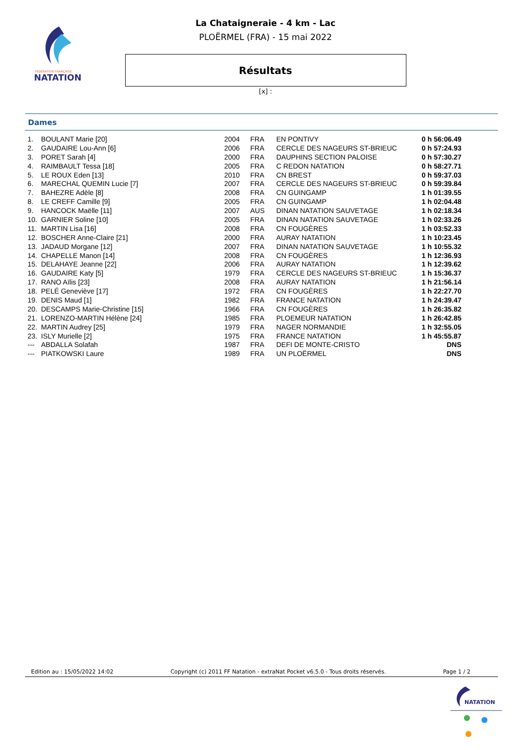FÉDÉRATION FRANÇAISE
NATATION
La Chataigneraie - 4 km - Lac
PLOËRMEL (FRA) - 15 mai 2022
Résultats
[x] :
Dames
| 1. | BOULANT Marie [20] | 2004 | FRA | EN PONTIVY | 0 h 56:06.49 |
| 2. | GAUDAIRE Lou-Ann [6] | 2006 | FRA | CERCLE DES NAGEURS ST-BRIEUC | 0 h 57:24.93 |
| 3. | PORET Sarah [4] | 2000 | FRA | DAUPHINS SECTION PALOISE | 0 h 57:30.27 |
| 4. | RAIMBAULT Tessa [18] | 2005 | FRA | C REDON NATATION | 0 h 58:27.71 |
| 5. | LE ROUX Eden [13] | 2010 | FRA | CN BREST | 0 h 59:37.03 |
| 6. | MARECHAL QUEMIN Lucie [7] | 2007 | FRA | CERCLE DES NAGEURS ST-BRIEUC | 0 h 59:39.84 |
| 7. | BAHEZRE Adèle [8] | 2008 | FRA | CN GUINGAMP | 1 h 01:39.55 |
| 8. | LE CREFF Camille [9] | 2005 | FRA | CN GUINGAMP | 1 h 02:04.48 |
| 9. | HANCOCK Maëlle [11] | 2007 | AUS | DINAN NATATION SAUVETAGE | 1 h 02:18.34 |
| 10. | GARNIER Soline [10] | 2005 | FRA | DINAN NATATION SAUVETAGE | 1 h 02:33.26 |
| 11. | MARTIN Lisa [16] | 2008 | FRA | CN FOUGÈRES | 1 h 03:52.33 |
| 12. | BOSCHER Anne-Claire [21] | 2000 | FRA | AURAY NATATION | 1 h 10:23.45 |
| 13. | JADAUD Morgane [12] | 2007 | FRA | DINAN NATATION SAUVETAGE | 1 h 10:55.32 |
| 14. | CHAPELLE Manon [14] | 2008 | FRA | CN FOUGÈRES | 1 h 12:36.93 |
| 15. | DELAHAYE Jeanne [22] | 2006 | FRA | AURAY NATATION | 1 h 12:39.62 |
| 16. | GAUDAIRE Katy [5] | 1979 | FRA | CERCLE DES NAGEURS ST-BRIEUC | 1 h 15:36.37 |
| 17. | RANO Aïlis [23] | 2008 | FRA | AURAY NATATION | 1 h 21:56.14 |
| 18. | PELÉ Geneviève [17] | 1972 | FRA | CN FOUGÈRES | 1 h 22:27.70 |
| 19. | DENIS Maud [1] | 1982 | FRA | FRANCE NATATION | 1 h 24:39.47 |
| 20. | DESCAMPS Marie-Christine [15] | 1966 | FRA | CN FOUGÈRES | 1 h 26:35.82 |
| 21. | LORENZO-MARTIN Hélène [24] | 1985 | FRA | PLOEMEUR NATATION | 1 h 26:42.85 |
| 22. | MARTIN Audrey [25] | 1979 | FRA | NAGER NORMANDIE | 1 h 32:55.05 |
| 23. | ISLY Murielle [2] | 1975 | FRA | FRANCE NATATION | 1 h 45:55.87 |
| --- | ABDALLA Solafah | 1987 | FRA | DEFI DE MONTE-CRISTO | DNS |
| --- | PIATKOWSKI Laure | 1989 | FRA | UN PLOËRMEL | DNS |
Edition au : 15/05/2022 14:02 Copyright (c) 2011 FF Natation - extraNat Pocket v6.5.0 - Tous droits réservés. Page 1 / 2
NATATION